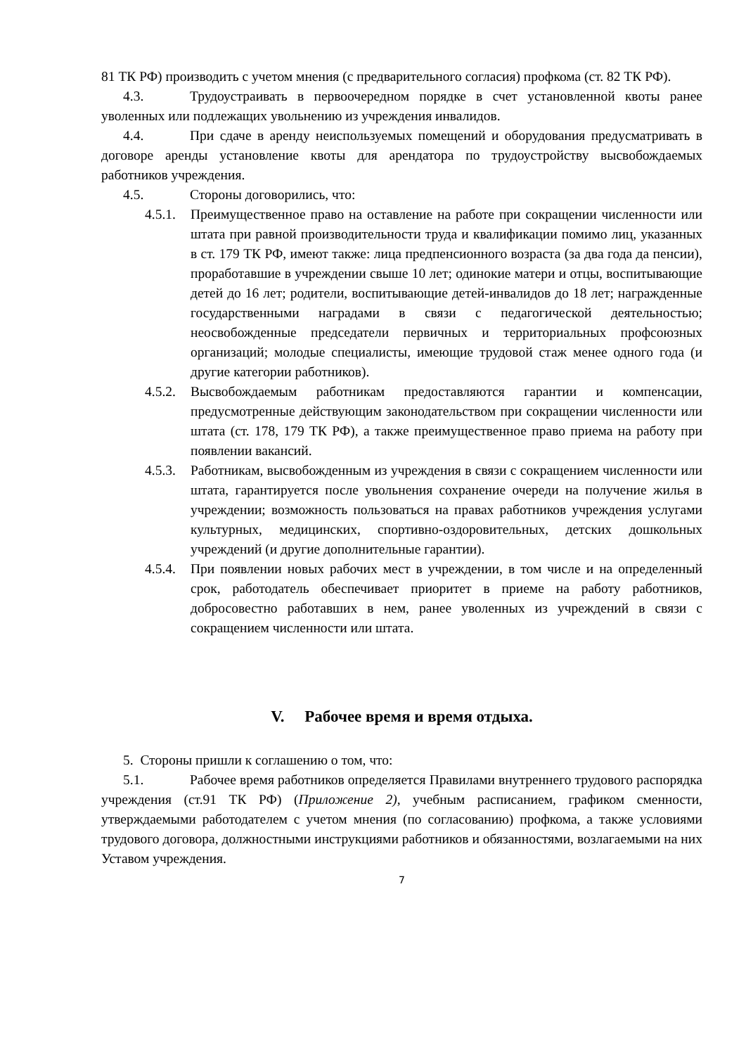81 ТК РФ) производить с учетом мнения (с предварительного согласия) профкома (ст. 82 ТК РФ).
4.3. Трудоустраивать в первоочередном порядке в счет установленной квоты ранее уволенных или подлежащих увольнению из учреждения инвалидов.
4.4. При сдаче в аренду неиспользуемых помещений и оборудования предусматривать в договоре аренды установление квоты для арендатора по трудоустройству высвобождаемых работников учреждения.
4.5. Стороны договорились, что:
4.5.1.
Преимущественное право на оставление на работе при сокращении численности или штата при равной производительности труда и квалификации помимо лиц, указанных в ст. 179 ТК РФ, имеют также: лица предпенсионного возраста (за два года да пенсии), проработавшие в учреждении свыше 10 лет; одинокие матери и отцы, воспитывающие детей до 16 лет; родители, воспитывающие детей-инвалидов до 18 лет; награжденные государственными наградами в связи с педагогической деятельностью; неосвобожденные председатели первичных и территориальных профсоюзных организаций; молодые специалисты, имеющие трудовой стаж менее одного года (и другие категории работников).
4.5.2.
Высвобождаемым работникам предоставляются гарантии и компенсации, предусмотренные действующим законодательством при сокращении численности или штата (ст. 178, 179 ТК РФ), а также преимущественное право приема на работу при появлении вакансий.
4.5.3.
Работникам, высвобожденным из учреждения в связи с сокращением численности или штата, гарантируется после увольнения сохранение очереди на получение жилья в учреждении; возможность пользоваться на правах работников учреждения услугами культурных, медицинских, спортивно-оздоровительных, детских дошкольных учреждений (и другие дополнительные гарантии).
4.5.4.
При появлении новых рабочих мест в учреждении, в том числе и на определенный срок, работодатель обеспечивает приоритет в приеме на работу работников, добросовестно работавших в нем, ранее уволенных из учреждений в связи с сокращением численности или штата.
V. Рабочее время и время отдыха.
5. Стороны пришли к соглашению о том, что:
5.1. Рабочее время работников определяется Правилами внутреннего трудового распорядка учреждения (ст.91 ТК РФ) (Приложение 2), учебным расписанием, графиком сменности, утверждаемыми работодателем с учетом мнения (по согласованию) профкома, а также условиями трудового договора, должностными инструкциями работников и обязанностями, возлагаемыми на них Уставом учреждения.
7